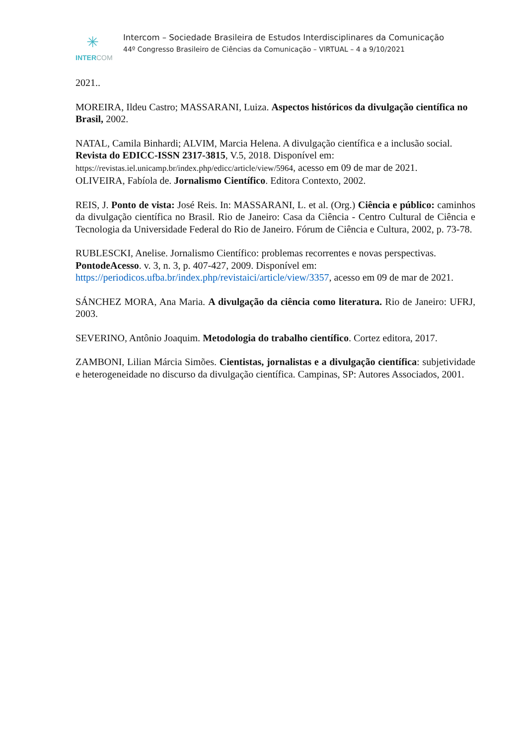✳
INTER COM
Intercom – Sociedade Brasileira de Estudos Interdisciplinares da Comunicação
44º Congresso Brasileiro de Ciências da Comunicação – VIRTUAL – 4 a 9/10/2021
2021..
MOREIRA, Ildeu Castro; MASSARANI, Luiza. Aspectos históricos da divulgação científica no Brasil, 2002.
NATAL, Camila Binhardi; ALVIM, Marcia Helena. A divulgação científica e a inclusão social. Revista do EDICC-ISSN 2317-3815, V.5, 2018. Disponível em: https://revistas.iel.unicamp.br/index.php/edicc/article/view/5964, acesso em 09 de mar de 2021.
OLIVEIRA, Fabíola de. Jornalismo Científico. Editora Contexto, 2002.
REIS, J. Ponto de vista: José Reis. In: MASSARANI, L. et al. (Org.) Ciência e público: caminhos da divulgação científica no Brasil. Rio de Janeiro: Casa da Ciência - Centro Cultural de Ciência e Tecnologia da Universidade Federal do Rio de Janeiro. Fórum de Ciência e Cultura, 2002, p. 73-78.
RUBLESCKI, Anelise. Jornalismo Científico: problemas recorrentes e novas perspectivas. PontodeAcesso. v. 3, n. 3, p. 407-427, 2009. Disponível em: https://periodicos.ufba.br/index.php/revistaici/article/view/3357, acesso em 09 de mar de 2021.
SÁNCHEZ MORA, Ana Maria. A divulgação da ciência como literatura. Rio de Janeiro: UFRJ, 2003.
SEVERINO, Antônio Joaquim. Metodologia do trabalho científico. Cortez editora, 2017.
ZAMBONI, Lilian Márcia Simões. Cientistas, jornalistas e a divulgação científica: subjetividade e heterogeneidade no discurso da divulgação científica. Campinas, SP: Autores Associados, 2001.